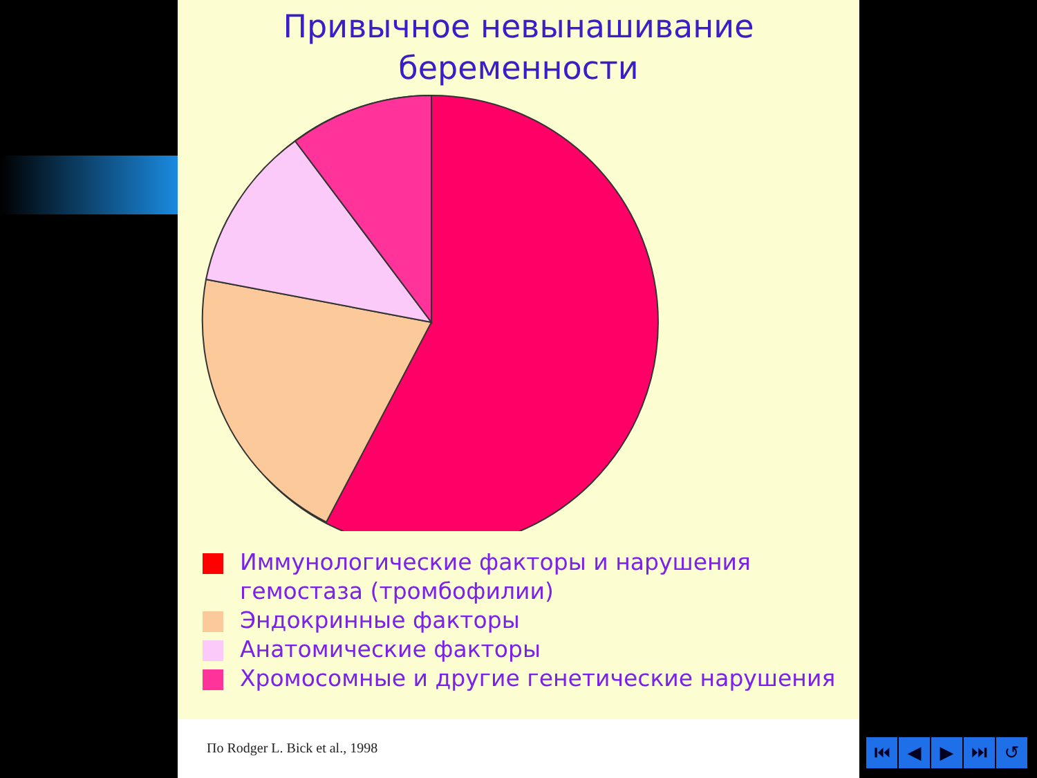Привычное невынашивание
беременности
Иммунологические факторы и нарушения
гемостаза (тромбофилии)
Эндокринные факторы
Анатомические факторы
Хромосомные и другие генетические нарушения
По Rodger L. Bick et al., 1998
⏮ ◀ ▶ ⏭ ↺